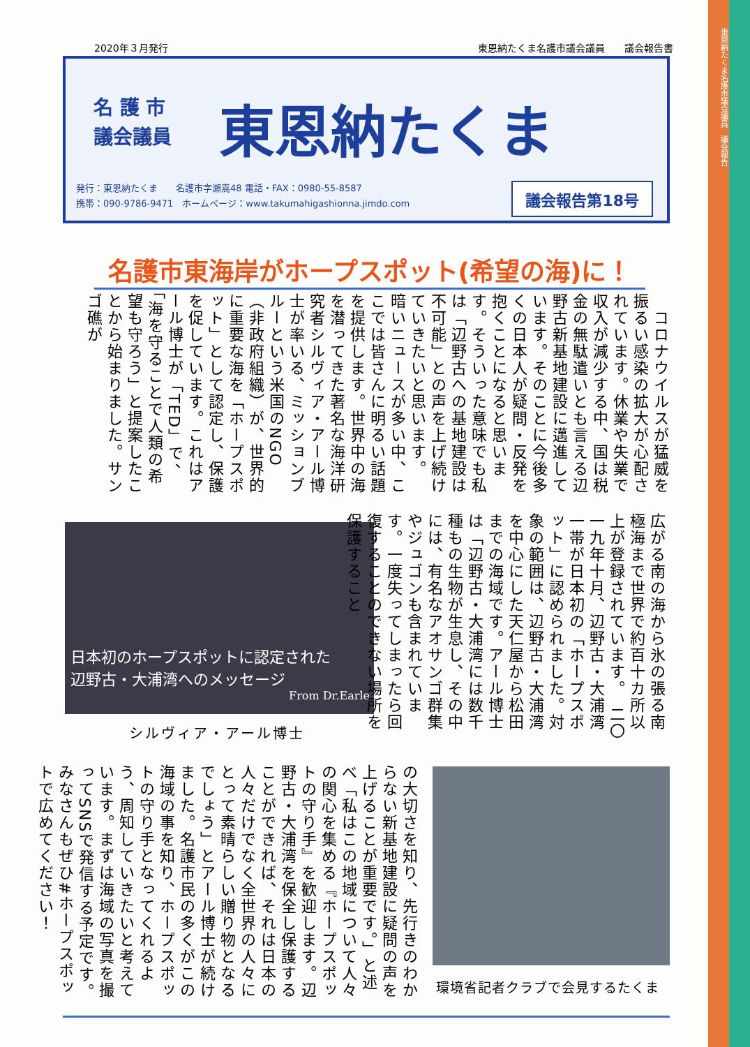東恩納たくま名護市議会議員　議会報告
2020年３月発行 東恩納たくま名護市議会議員　　議会報告書
名 護 市
議会議員
東恩納たくま
発行：東恩納たくま　　名護市字瀬嵩48 電話・FAX：0980-55-8587
携帯：090-9786-9471　ホームページ：www.takumahigashionna.jimdo.com
議会報告第18号
名護市東海岸がホープスポット(希望の海)に！
　コロナウイルスが猛威を振るい感染の拡大が心配されています。休業や失業で収入が減少する中、国は税金の無駄遣いとも言える辺野古新基地建設に邁進しています。そのことに今後多くの日本人が疑問・反発を抱くことになると思います。そういった意味でも私は「辺野古への基地建設は不可能」との声を上げ続けていきたいと思います。　暗いニュースが多い中、ここでは皆さんに明るい話題を提供します。世界中の海を潜ってきた著名な海洋研究者シルヴィア・アール博士が率いる、ミッションブルーという米国のNGO（非政府組織）が、世界的に重要な海を「ホープスポット」として認定し、保護を促しています。これはアール博士が「TED」で、「海を守ることで人類の希望も守ろう」と提案したことから始まりました。サンゴ礁が
日本初のホープスポットに認定された
辺野古・大浦湾へのメッセージ
From Dr.Earle
シルヴィア・アール博士
広がる南の海から氷の張る南極海まで世界で約百十カ所以上が登録されています。　二〇一九年十月、辺野古・大浦湾一帯が日本初の「ホープスポット」に認められました。対象の範囲は、辺野古・大浦湾を中心にした天仁屋から松田までの海域です。アール博士は「辺野古・大浦湾には数千種もの生物が生息し、その中には、有名なアオサンゴ群集やジュゴンも含まれています。一度失ってしまったら回復することのできない場所を保護すること
の大切さを知り、先行きのわからない新基地建設に疑問の声を上げることが重要です。」と述べ「私はこの地域について人々の関心を集める『ホープスポットの守り手』を歓迎します。辺野古・大浦湾を保全し保護することができれば、それは日本の人々だけでなく全世界の人々にとって素晴らしい贈り物となるでしょう」とアール博士が続けました。名護市民の多くがこの海域の事を知り、ホープスポットの守り手となってくれるよう、周知していきたいと考えています。まずは海域の写真を撮ってSNSで発信する予定です。みなさんもぜひ#ホープスポットで広めてください！
環境省記者クラブで会見するたくま